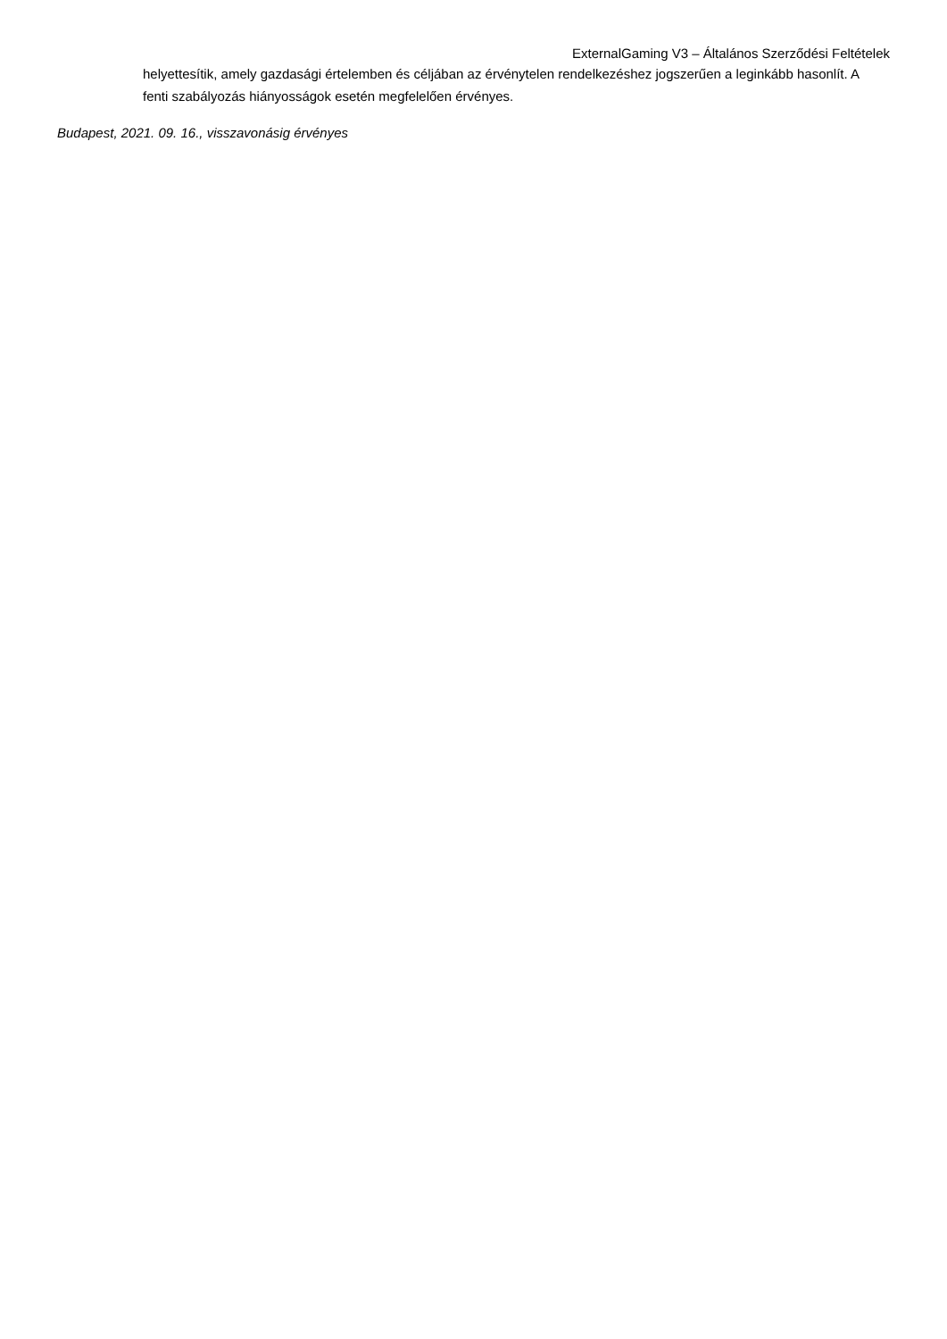ExternalGaming V3 – Általános Szerződési Feltételek
helyettesítik, amely gazdasági értelemben és céljában az érvénytelen rendelkezéshez jogszerűen a leginkább hasonlít. A fenti szabályozás hiányosságok esetén megfelelően érvényes.
Budapest, 2021. 09. 16., visszavonásig érvényes